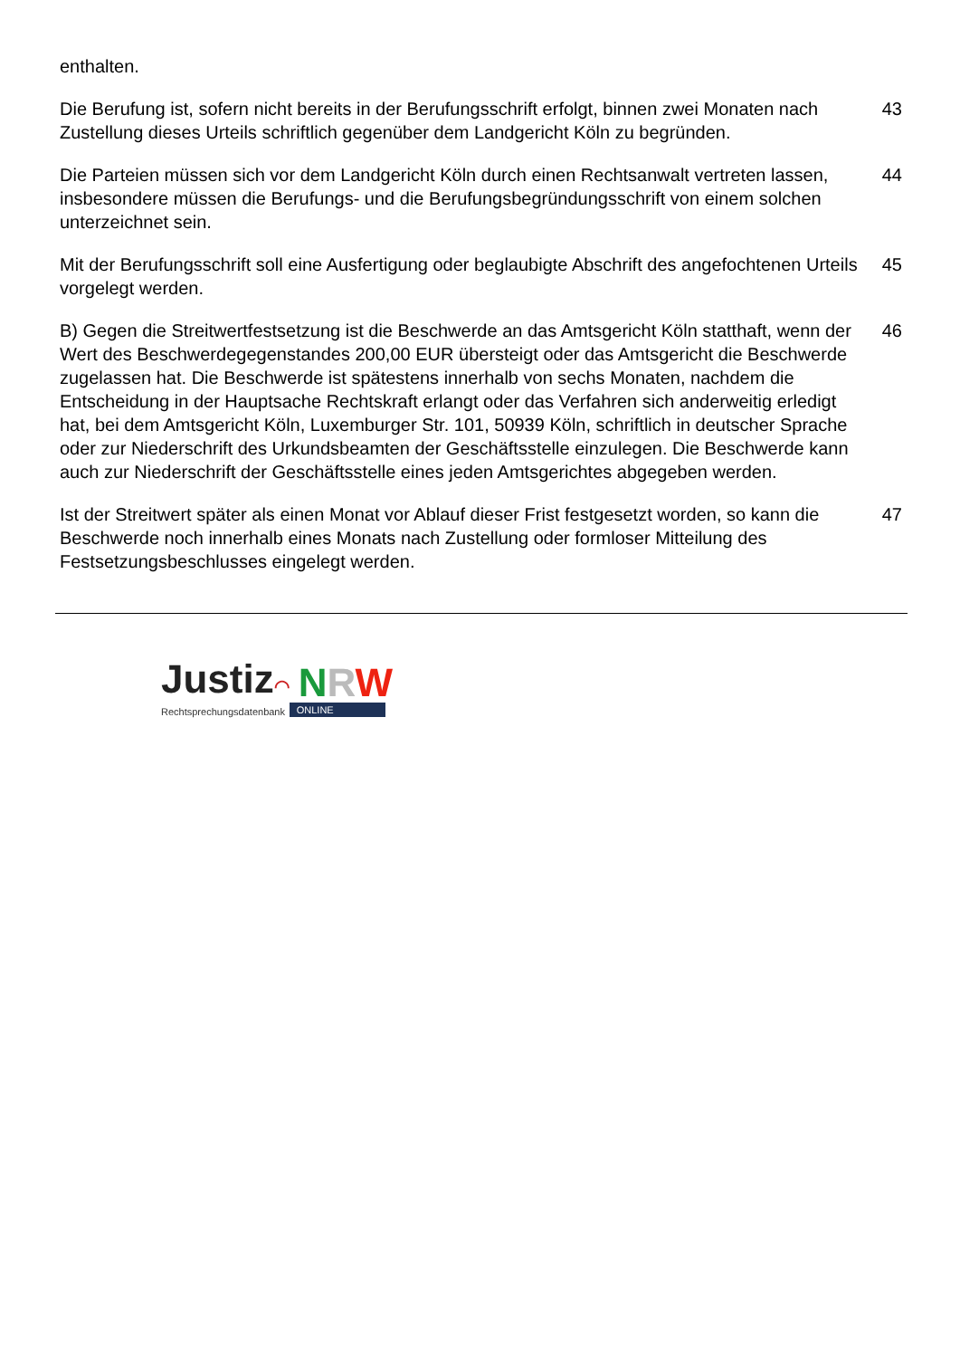enthalten.
Die Berufung ist, sofern nicht bereits in der Berufungsschrift erfolgt, binnen zwei Monaten nach Zustellung dieses Urteils schriftlich gegenüber dem Landgericht Köln zu begründen.
43
Die Parteien müssen sich vor dem Landgericht Köln durch einen Rechtsanwalt vertreten lassen, insbesondere müssen die Berufungs- und die Berufungsbegründungsschrift von einem solchen unterzeichnet sein.
44
Mit der Berufungsschrift soll eine Ausfertigung oder beglaubigte Abschrift des angefochtenen Urteils vorgelegt werden.
45
B) Gegen die Streitwertfestsetzung ist die Beschwerde an das Amtsgericht Köln statthaft, wenn der Wert des Beschwerdegegenstandes 200,00 EUR übersteigt oder das Amtsgericht die Beschwerde zugelassen hat. Die Beschwerde ist spätestens innerhalb von sechs Monaten, nachdem die Entscheidung in der Hauptsache Rechtskraft erlangt oder das Verfahren sich anderweitig erledigt hat, bei dem Amtsgericht Köln, Luxemburger Str. 101, 50939 Köln, schriftlich in deutscher Sprache oder zur Niederschrift des Urkundsbeamten der Geschäftsstelle einzulegen. Die Beschwerde kann auch zur Niederschrift der Geschäftsstelle eines jeden Amtsgerichtes abgegeben werden.
46
Ist der Streitwert später als einen Monat vor Ablauf dieser Frist festgesetzt worden, so kann die Beschwerde noch innerhalb eines Monats nach Zustellung oder formloser Mitteilung des Festsetzungsbeschlusses eingelegt werden.
47
Justiz◠
Rechtsprechungsdatenbank
NRW
ONLINE